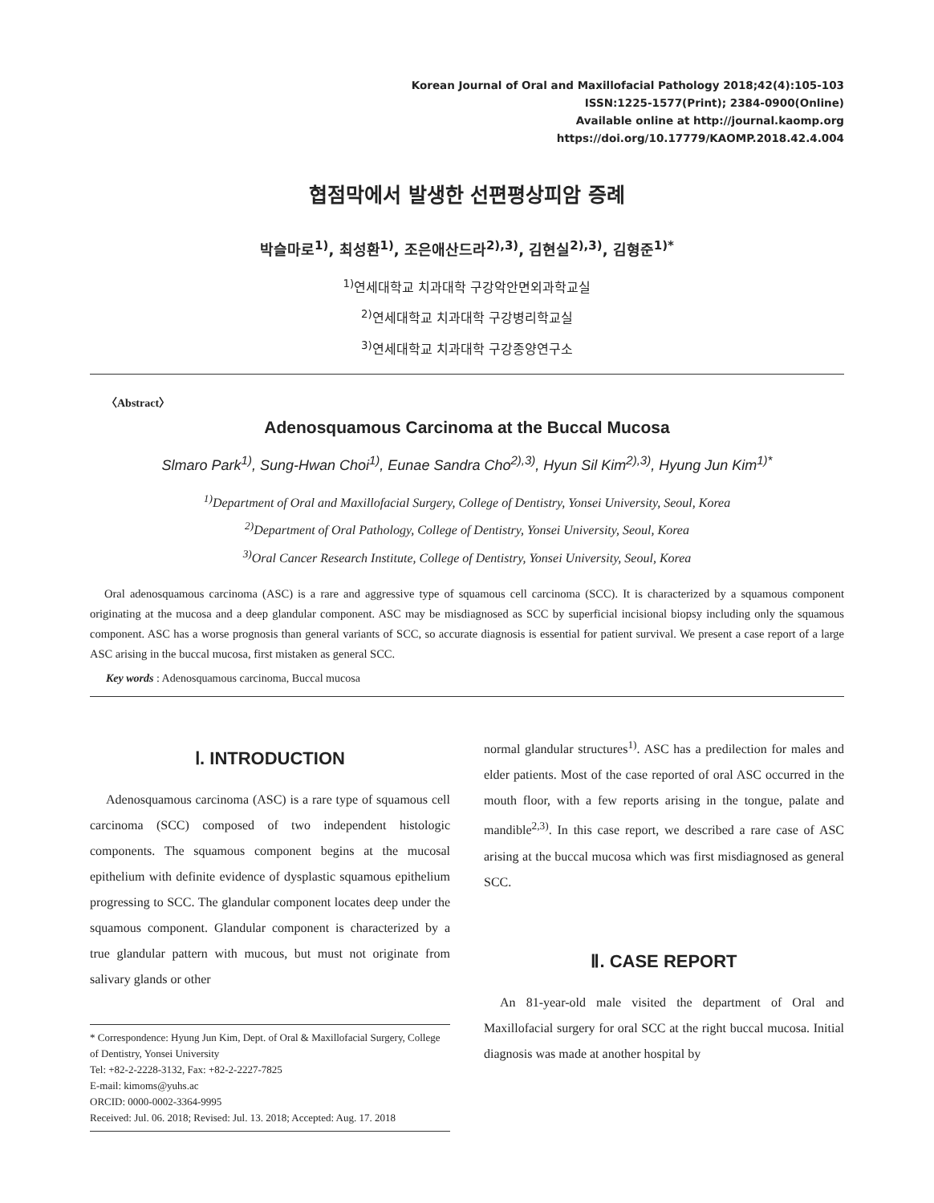Korean Journal of Oral and Maxillofacial Pathology 2018;42(4):105-103
ISSN:1225-1577(Print); 2384-0900(Online)
Available online at http://journal.kaomp.org
https://doi.org/10.17779/KAOMP.2018.42.4.004
협점막에서 발생한 선편평상피암 증례
박슬마로<sup>1)</sup>, 최성환<sup>1)</sup>, 조은애산드라<sup>2),3)</sup>, 김현실<sup>2),3)</sup>, 김형준<sup>1)*</sup>
<sup>1)</sup> 연세대학교 치과대학 구강악안면외과학교실
<sup>2)</sup> 연세대학교 치과대학 구강병리학교실
<sup>3)</sup> 연세대학교 치과대학 구강종양연구소
〈Abstract〉
Adenosquamous Carcinoma at the Buccal Mucosa
Slmaro Park<sup>1)</sup>, Sung-Hwan Choi<sup>1)</sup>, Eunae Sandra Cho<sup>2),3)</sup>, Hyun Sil Kim<sup>2),3)</sup>, Hyung Jun Kim<sup>1)*</sup>
<sup>1)</sup> Department of Oral and Maxillofacial Surgery, College of Dentistry, Yonsei University, Seoul, Korea
<sup>2)</sup> Department of Oral Pathology, College of Dentistry, Yonsei University, Seoul, Korea
<sup>3)</sup> Oral Cancer Research Institute, College of Dentistry, Yonsei University, Seoul, Korea
Oral adenosquamous carcinoma (ASC) is a rare and aggressive type of squamous cell carcinoma (SCC). It is characterized by a squamous component originating at the mucosa and a deep glandular component. ASC may be misdiagnosed as SCC by superficial incisional biopsy including only the squamous component. ASC has a worse prognosis than general variants of SCC, so accurate diagnosis is essential for patient survival. We present a case report of a large ASC arising in the buccal mucosa, first mistaken as general SCC.
Key words : Adenosquamous carcinoma, Buccal mucosa
Ⅰ. INTRODUCTION
Adenosquamous carcinoma (ASC) is a rare type of squamous cell carcinoma (SCC) composed of two independent histologic components. The squamous component begins at the mucosal epithelium with definite evidence of dysplastic squamous epithelium progressing to SCC. The glandular component locates deep under the squamous component. Glandular component is characterized by a true glandular pattern with mucous, but must not originate from salivary glands or other
* Correspondence: Hyung Jun Kim, Dept. of Oral & Maxillofacial Surgery, College of Dentistry, Yonsei University
Tel: +82-2-2228-3132, Fax: +82-2-2227-7825
E-mail: kimoms@yuhs.ac
ORCID: 0000-0002-3364-9995
Received: Jul. 06. 2018; Revised: Jul. 13. 2018; Accepted: Aug. 17. 2018
normal glandular structures<sup>1)</sup>. ASC has a predilection for males and elder patients. Most of the case reported of oral ASC occurred in the mouth floor, with a few reports arising in the tongue, palate and mandible<sup>2,3)</sup>. In this case report, we described a rare case of ASC arising at the buccal mucosa which was first misdiagnosed as general SCC.
Ⅱ. CASE REPORT
An 81-year-old male visited the department of Oral and Maxillofacial surgery for oral SCC at the right buccal mucosa. Initial diagnosis was made at another hospital by